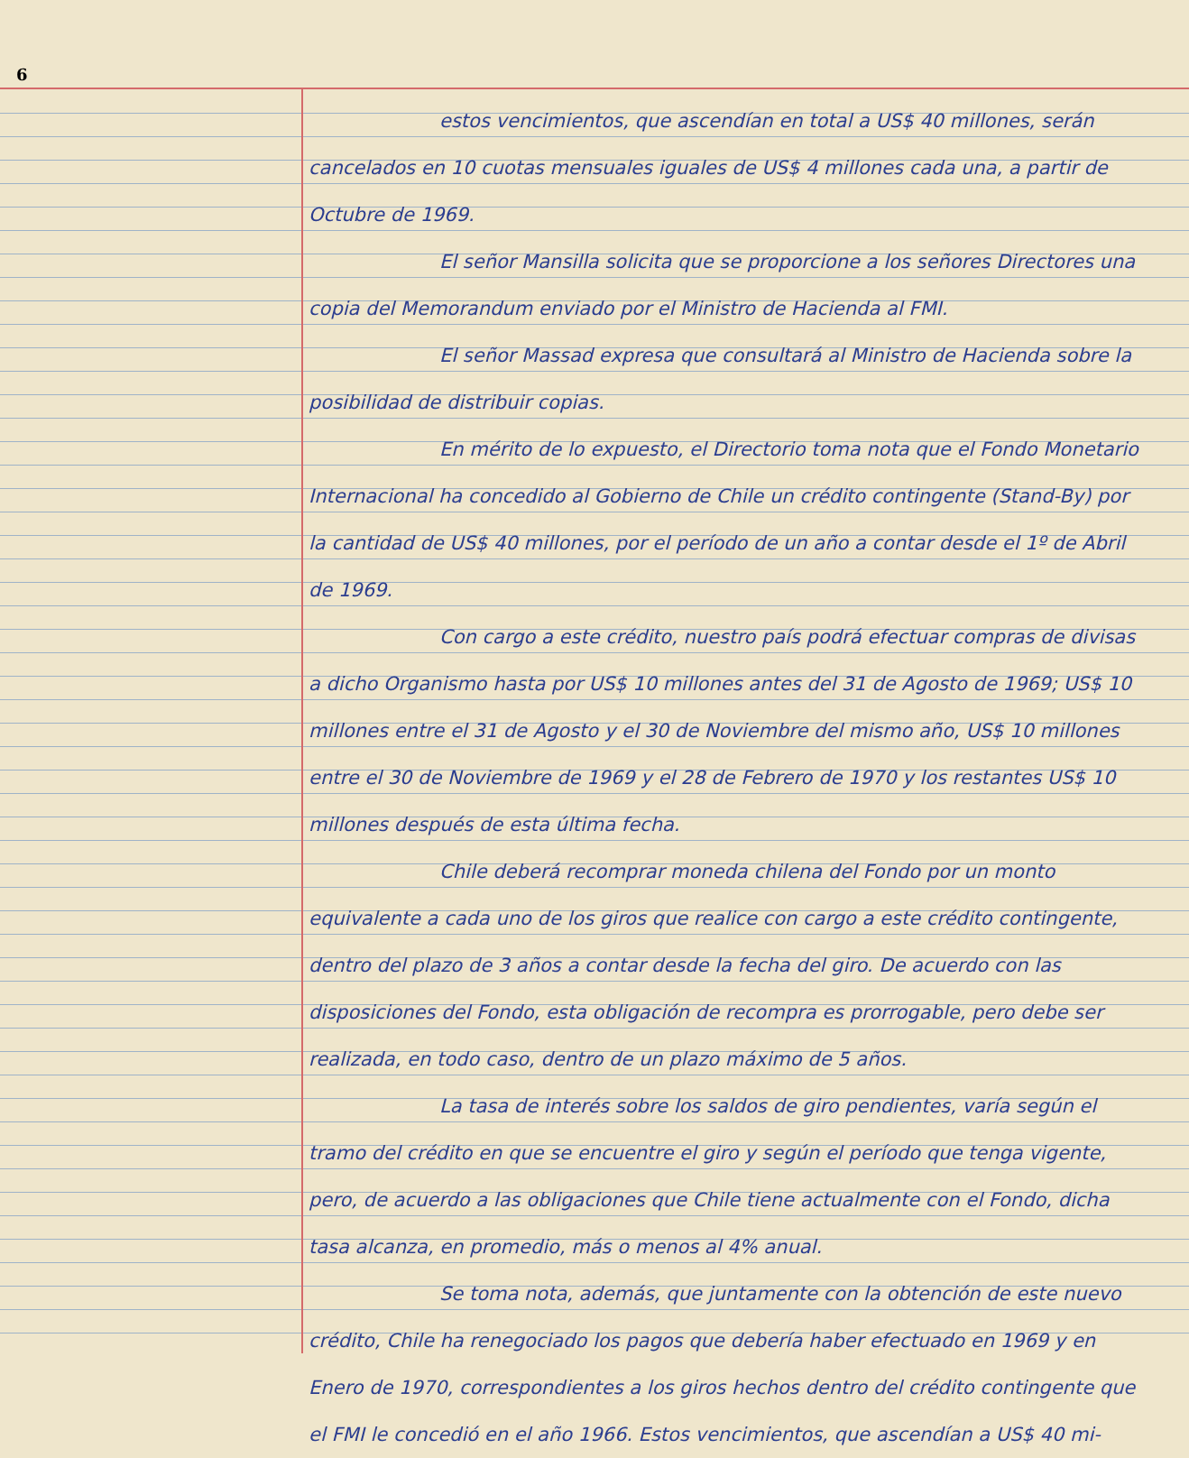6
estos vencimientos, que ascendían en total a US$ 40 millones, serán cancelados en 10 cuotas mensuales iguales de US$ 4 millones cada una, a partir de Octubre de 1969.
El señor Mansilla solicita que se proporcione a los señores Directores una copia del Memorandum enviado por el Ministro de Hacienda al FMI.
El señor Massad expresa que consultará al Ministro de Hacienda sobre la posibilidad de distribuir copias.
En mérito de lo expuesto, el Directorio toma nota que el Fondo Monetario Internacional ha concedido al Gobierno de Chile un crédito contingente (Stand-By) por la cantidad de US$ 40 millones, por el período de un año a contar desde el 1º de Abril de 1969.
Con cargo a este crédito, nuestro país podrá efectuar compras de divisas a dicho Organismo hasta por US$ 10 millones antes del 31 de Agosto de 1969; US$ 10 millones entre el 31 de Agosto y el 30 de Noviembre del mismo año, US$ 10 millones entre el 30 de Noviembre de 1969 y el 28 de Febrero de 1970 y los restantes US$ 10 millones después de esta última fecha.
Chile deberá recomprar moneda chilena del Fondo por un monto equivalente a cada uno de los giros que realice con cargo a este crédito contingente, dentro del plazo de 3 años a contar desde la fecha del giro. De acuerdo con las disposiciones del Fondo, esta obligación de recompra es prorrogable, pero debe ser realizada, en todo caso, dentro de un plazo máximo de 5 años.
La tasa de interés sobre los saldos de giro pendientes, varía según el tramo del crédito en que se encuentre el giro y según el período que tenga vigente, pero, de acuerdo a las obligaciones que Chile tiene actualmente con el Fondo, dicha tasa alcanza, en promedio, más o menos al 4% anual.
Se toma nota, además, que juntamente con la obtención de este nuevo crédito, Chile ha renegociado los pagos que debería haber efectuado en 1969 y en Enero de 1970, correspondientes a los giros hechos dentro del crédito contingente que el FMI le concedió en el año 1966. Estos vencimientos, que ascendían a US$ 40 mi-